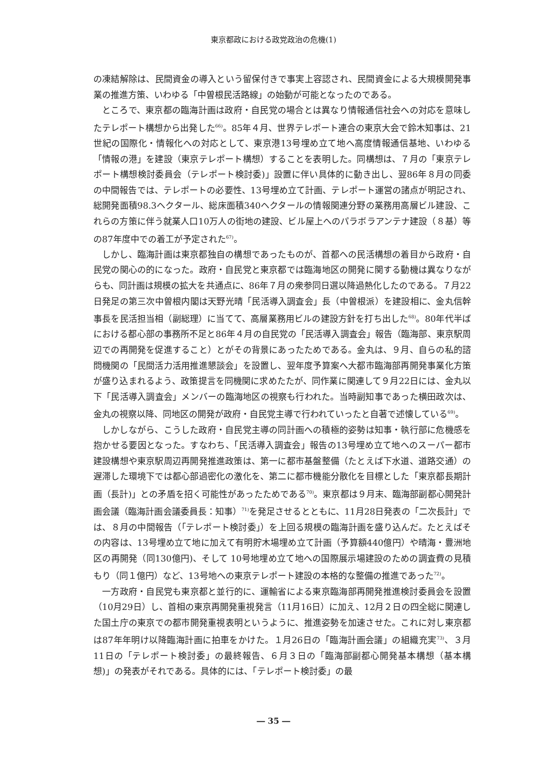東京都政における政党政治の危機(1)
の凍結解除は、民間資金の導入という留保付きで事実上容認され、民間資金による大規模開発事業の推進方策、いわゆる「中曽根民活路線」の始動が可能となったのである。
ところで、東京都の臨海計画は政府・自民党の場合とは異なり情報通信社会への対応を意味したテレポート構想から出発した<sup>66)</sup>。85年４月、世界テレポート連合の東京大会で鈴木知事は、21世紀の国際化・情報化への対応として、東京港13号埋め立て地へ高度情報通信基地、いわゆる「情報の港」を建設（東京テレポート構想）することを表明した。同構想は、７月の「東京テレポート構想検討委員会（テレポート検討委)」設置に伴い具体的に動き出し、翌86年８月の同委の中間報告では、テレポートの必要性、13号埋め立て計画、テレポート運営の諸点が明記され、総開発面積98.3ヘクタール、総床面積340ヘクタールの情報関連分野の業務用高層ビル建設、これらの方策に伴う就業人口10万人の街地の建設、ビル屋上へのパラボラアンテナ建設（８基）等の87年度中での着工が予定された<sup>67)</sup>。
しかし、臨海計画は東京都独自の構想であったものが、首都への民活構想の着目から政府・自民党の関心の的になった。政府・自民党と東京都では臨海地区の開発に関する動機は異なりながらも、同計画は規模の拡大を共通点に、86年７月の衆参同日選以降過熱化したのである。７月22日発足の第三次中曽根内閣は天野光晴「民活導入調査会」長（中曽根派）を建設相に、金丸信幹事長を民活担当相（副総理）に当てて、高層業務用ビルの建設方針を打ち出した<sup>68)</sup>。80年代半ばにおける都心部の事務所不足と86年４月の自民党の「民活導入調査会」報告（臨海部、東京駅周辺での再開発を促進すること）とがその背景にあったためである。金丸は、９月、自らの私的諮問機関の「民間活力活用推進懇談会」を設置し、翌年度予算案へ大都市臨海部再開発事業化方策が盛り込まれるよう、政策提言を同機関に求めたたが、同作業に関連して９月22日には、金丸以下「民活導入調査会」メンバーの臨海地区の視察も行われた。当時副知事であった横田政次は、金丸の視察以降、同地区の開発が政府・自民党主導で行われていったと自著で述懐している<sup>69)</sup>。
しかしながら、こうした政府・自民党主導の同計画への積極的姿勢は知事・執行部に危機感を抱かせる要因となった。すなわち、「民活導入調査会」報告の13号埋め立て地へのスーパー都市建設構想や東京駅周辺再開発推進政策は、第一に都市基盤整備（たとえば下水道、道路交通）の遅滞した環境下では都心部過密化の激化を、第二に都市機能分散化を目標とした「東京都長期計画（長計)」との矛盾を招く可能性があったためである<sup>70)</sup>。東京都は９月末、臨海部副都心開発計画会議（臨海計画会議委員長：知事）<sup>71)</sup>を発足させるとともに、11月28日発表の「二次長計」では、８月の中間報告（｢テレポート検討委｣）を上回る規模の臨海計画を盛り込んだ。たとえばその内容は、13号埋め立て地に加えて有明貯木場埋め立て計画（予算額440億円）や晴海・豊洲地区の再開発（同130億円)、そして 10号地埋め立て地への国際展示場建設のための調査費の見積もり（同１億円）など、13号地への東京テレポート建設の本格的な整備の推進であった<sup>72)</sup>。
一方政府・自民党も東京都と並行的に、運輸省による東京臨海部再開発推進検討委員会を設置（10月29日）し、首相の東京再開発重視発言（11月16日）に加え、12月２日の四全総に関連した国土庁の東京での都市開発重視表明というように、推進姿勢を加速させた。これに対し東京都は87年年明け以降臨海計画に拍車をかけた。１月26日の「臨海計画会議」の組織充実<sup>73)</sup>、３月11日の「テレポート検討委」の最終報告、６月３日の「臨海部副都心開発基本構想（基本構想)」の発表がそれである。具体的には、「テレポート検討委」の最
― 35 ―